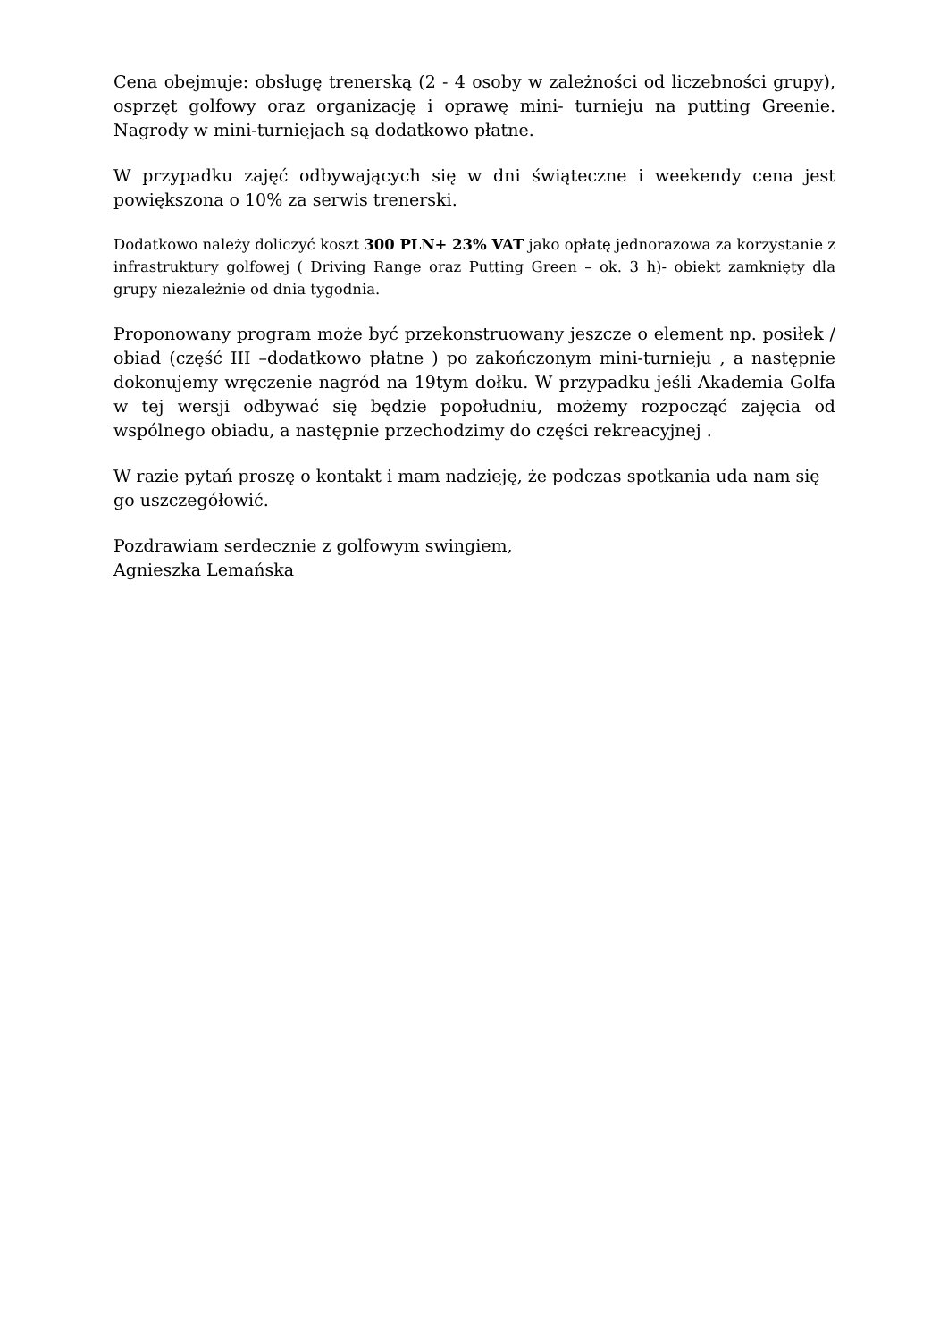Cena obejmuje: obsługę trenerską (2 - 4 osoby w zależności od liczebności grupy), osprzęt golfowy oraz organizację i oprawę mini- turnieju na putting Greenie. Nagrody w mini-turniejach są dodatkowo płatne.
W przypadku zajęć odbywających się w dni świąteczne i weekendy cena jest powiększona o 10% za serwis trenerski.
Dodatkowo należy doliczyć koszt 300 PLN+ 23% VAT jako opłatę jednorazowa za korzystanie z infrastruktury golfowej ( Driving Range oraz Putting Green – ok. 3 h)- obiekt zamknięty dla grupy niezależnie od dnia tygodnia.
Proponowany program może być przekonstruowany jeszcze o element np. posiłek / obiad (część III –dodatkowo płatne ) po zakończonym mini-turnieju , a następnie dokonujemy wręczenie nagród na 19tym dołku. W przypadku jeśli Akademia Golfa w tej wersji odbywać się będzie popołudniu, możemy rozpocząć zajęcia od wspólnego obiadu, a następnie przechodzimy do części rekreacyjnej .
W razie pytań proszę o kontakt i mam nadzieję, że podczas spotkania uda nam się go uszczegółowić.
Pozdrawiam serdecznie z golfowym swingiem,
Agnieszka Lemańska